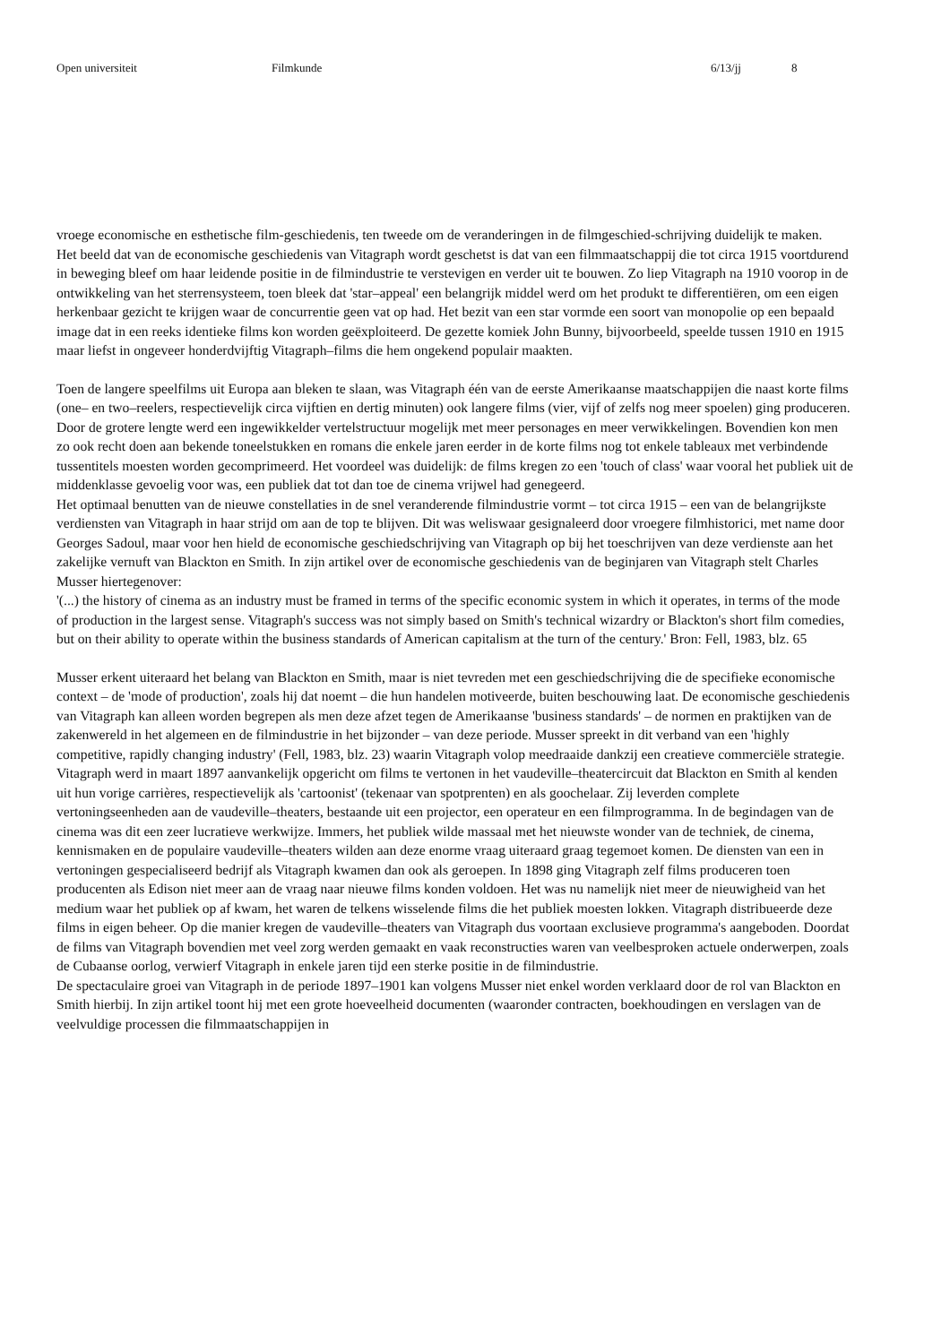Open universiteit Filmkunde 6/13/jj 8
vroege economische en esthetische film-geschiedenis, ten tweede om de veranderingen in de filmgeschied-schrijving duidelijk te maken.
Het beeld dat van de economische geschiedenis van Vitagraph wordt geschetst is dat van een filmmaatschappij die tot circa 1915 voortdurend in beweging bleef om haar leidende positie in de filmindustrie te verstevigen en verder uit te bouwen. Zo liep Vitagraph na 1910 voorop in de ontwikkeling van het sterrensysteem, toen bleek dat 'star–appeal' een belangrijk middel werd om het produkt te differentiëren, om een eigen herkenbaar gezicht te krijgen waar de concurrentie geen vat op had. Het bezit van een star vormde een soort van monopolie op een bepaald image dat in een reeks identieke films kon worden geëxploiteerd. De gezette komiek John Bunny, bijvoorbeeld, speelde tussen 1910 en 1915 maar liefst in ongeveer honderdvijftig Vitagraph–films die hem ongekend populair maakten.
Toen de langere speelfilms uit Europa aan bleken te slaan, was Vitagraph één van de eerste Amerikaanse maatschappijen die naast korte films (one– en two–reelers, respectievelijk circa vijftien en dertig minuten) ook langere films (vier, vijf of zelfs nog meer spoelen) ging produceren. Door de grotere lengte werd een ingewikkelder vertelstructuur mogelijk met meer personages en meer verwikkelingen. Bovendien kon men zo ook recht doen aan bekende toneelstukken en romans die enkele jaren eerder in de korte films nog tot enkele tableaux met verbindende tussentitels moesten worden gecomprimeerd. Het voordeel was duidelijk: de films kregen zo een 'touch of class' waar vooral het publiek uit de middenklasse gevoelig voor was, een publiek dat tot dan toe de cinema vrijwel had genegeerd.
Het optimaal benutten van de nieuwe constellaties in de snel veranderende filmindustrie vormt – tot circa 1915 – een van de belangrijkste verdiensten van Vitagraph in haar strijd om aan de top te blijven. Dit was weliswaar gesignaleerd door vroegere filmhistorici, met name door Georges Sadoul, maar voor hen hield de economische geschiedschrijving van Vitagraph op bij het toeschrijven van deze verdienste aan het zakelijke vernuft van Blackton en Smith. In zijn artikel over de economische geschiedenis van de beginjaren van Vitagraph stelt Charles Musser hiertegenover:
'(...) the history of cinema as an industry must be framed in terms of the specific economic system in which it operates, in terms of the mode of production in the largest sense. Vitagraph's success was not simply based on Smith's technical wizardry or Blackton's short film comedies, but on their ability to operate within the business standards of American capitalism at the turn of the century.' Bron: Fell, 1983, blz. 65
Musser erkent uiteraard het belang van Blackton en Smith, maar is niet tevreden met een geschiedschrijving die de specifieke economische context – de 'mode of production', zoals hij dat noemt – die hun handelen motiveerde, buiten beschouwing laat. De economische geschiedenis van Vitagraph kan alleen worden begrepen als men deze afzet tegen de Amerikaanse 'business standards' – de normen en praktijken van de zakenwereld in het algemeen en de filmindustrie in het bijzonder – van deze periode. Musser spreekt in dit verband van een 'highly competitive, rapidly changing industry' (Fell, 1983, blz. 23) waarin Vitagraph volop meedraaide dankzij een creatieve commerciële strategie.
Vitagraph werd in maart 1897 aanvankelijk opgericht om films te vertonen in het vaudeville–theatercircuit dat Blackton en Smith al kenden uit hun vorige carrières, respectievelijk als 'cartoonist' (tekenaar van spotprenten) en als goochelaar. Zij leverden complete vertoningseenheden aan de vaudeville–theaters, bestaande uit een projector, een operateur en een filmprogramma. In de begindagen van de cinema was dit een zeer lucratieve werkwijze. Immers, het publiek wilde massaal met het nieuwste wonder van de techniek, de cinema, kennismaken en de populaire vaudeville–theaters wilden aan deze enorme vraag uiteraard graag tegemoet komen. De diensten van een in vertoningen gespecialiseerd bedrijf als Vitagraph kwamen dan ook als geroepen. In 1898 ging Vitagraph zelf films produceren toen producenten als Edison niet meer aan de vraag naar nieuwe films konden voldoen. Het was nu namelijk niet meer de nieuwigheid van het medium waar het publiek op af kwam, het waren de telkens wisselende films die het publiek moesten lokken. Vitagraph distribueerde deze films in eigen beheer. Op die manier kregen de vaudeville–theaters van Vitagraph dus voortaan exclusieve programma's aangeboden. Doordat de films van Vitagraph bovendien met veel zorg werden gemaakt en vaak reconstructies waren van veelbesproken actuele onderwerpen, zoals de Cubaanse oorlog, verwierf Vitagraph in enkele jaren tijd een sterke positie in de filmindustrie.
De spectaculaire groei van Vitagraph in de periode 1897–1901 kan volgens Musser niet enkel worden verklaard door de rol van Blackton en Smith hierbij. In zijn artikel toont hij met een grote hoeveelheid documenten (waaronder contracten, boekhoudingen en verslagen van de veelvuldige processen die filmmaatschappijen in